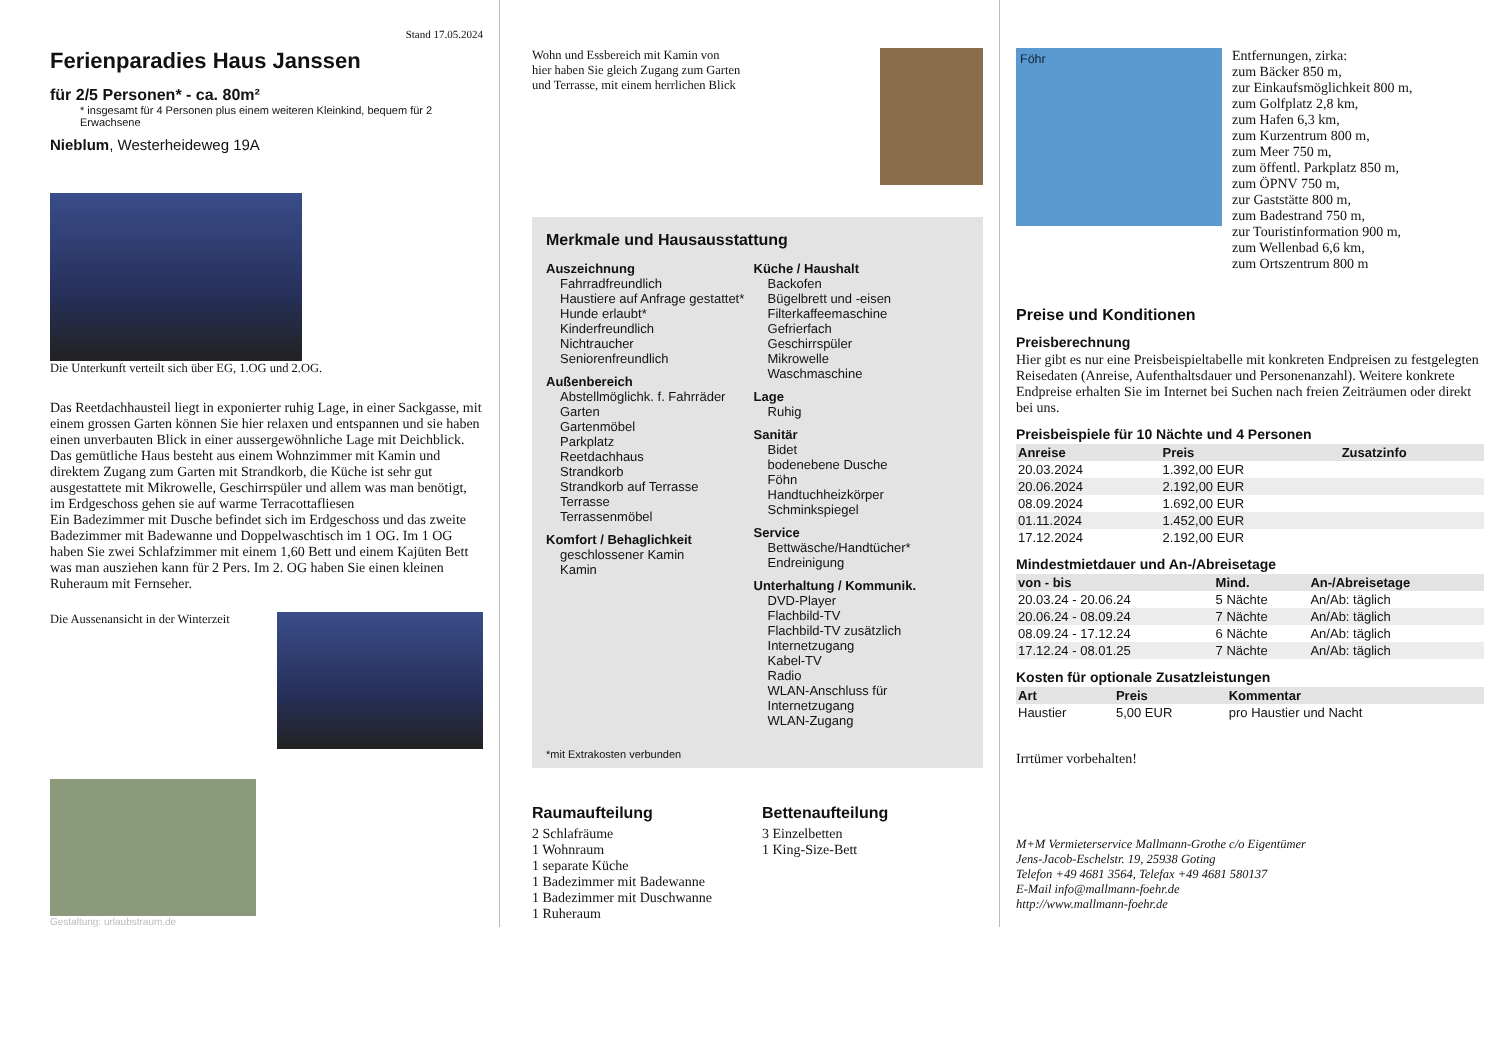Stand 17.05.2024
Ferienparadies Haus Janssen
für 2/5 Personen* - ca. 80m²
* insgesamt für 4 Personen plus einem weiteren Kleinkind, bequem für 2 Erwachsene
Nieblum, Westerheideweg 19A
Die Unterkunft verteilt sich über EG, 1.OG und 2.OG.
Das Reetdachhausteil liegt in exponierter ruhig Lage, in einer Sackgasse, mit einem grossen Garten können Sie hier relaxen und entspannen und sie haben einen unverbauten Blick in einer aussergewöhnliche Lage mit Deichblick. Das gemütliche Haus besteht aus einem Wohnzimmer mit Kamin und direktem Zugang zum Garten mit Strandkorb, die Küche ist sehr gut ausgestattete mit Mikrowelle, Geschirrspüler und allem was man benötigt, im Erdgeschoss gehen sie auf warme Terracottafliesen
Ein Badezimmer mit Dusche befindet sich im Erdgeschoss und das zweite Badezimmer mit Badewanne und Doppelwaschtisch im 1 OG. Im 1 OG haben Sie zwei Schlafzimmer mit einem 1,60 Bett und einem Kajüten Bett was man ausziehen kann für 2 Pers. Im 2. OG haben Sie einen kleinen Ruheraum mit Fernseher.
Die Aussenansicht in der Winterzeit
Gestaltung: urlaubstraum.de
Wohn und Essbereich mit Kamin von hier haben Sie gleich Zugang zum Garten und Terrasse, mit einem herrlichen Blick
Merkmale und Hausausstattung
Auszeichnung
Fahrradfreundlich
Haustiere auf Anfrage gestattet*
Hunde erlaubt*
Kinderfreundlich
Nichtraucher
Seniorenfreundlich
Außenbereich
Abstellmöglichk. f. Fahrräder
Garten
Gartenmöbel
Parkplatz
Reetdachhaus
Strandkorb
Strandkorb auf Terrasse
Terrasse
Terrassenmöbel
Komfort / Behaglichkeit
geschlossener Kamin
Kamin
Küche / Haushalt
Backofen
Bügelbrett und -eisen
Filterkaffeemaschine
Gefrierfach
Geschirrspüler
Mikrowelle
Waschmaschine
Lage
Ruhig
Sanitär
Bidet
bodenebene Dusche
Föhn
Handtuchheizkörper
Schminkspiegel
Service
Bettwäsche/Handtücher*
Endreinigung
Unterhaltung / Kommunik.
DVD-Player
Flachbild-TV
Flachbild-TV zusätzlich
Internetzugang
Kabel-TV
Radio
WLAN-Anschluss für Internetzugang
WLAN-Zugang
*mit Extrakosten verbunden
Raumaufteilung
2 Schlafräume
1 Wohnraum
1 separate Küche
1 Badezimmer mit Badewanne
1 Badezimmer mit Duschwanne
1 Ruheraum
Bettenaufteilung
3 Einzelbetten
1 King-Size-Bett
Föhr
Entfernungen, zirka:
zum Bäcker 850 m,
zur Einkaufsmöglichkeit 800 m,
zum Golfplatz 2,8 km,
zum Hafen 6,3 km,
zum Kurzentrum 800 m,
zum Meer 750 m,
zum öffentl. Parkplatz 850 m,
zum ÖPNV 750 m,
zur Gaststätte 800 m,
zum Badestrand 750 m,
zur Touristinformation 900 m,
zum Wellenbad 6,6 km,
zum Ortszentrum 800 m
Preise und Konditionen
Preisberechnung
Hier gibt es nur eine Preisbeispieltabelle mit konkreten Endpreisen zu festgelegten Reisedaten (Anreise, Aufenthaltsdauer und Personenanzahl). Weitere konkrete Endpreise erhalten Sie im Internet bei Suchen nach freien Zeiträumen oder direkt bei uns.
Preisbeispiele für 10 Nächte und 4 Personen
| Anreise | Preis | Zusatzinfo |
| --- | --- | --- |
| 20.03.2024 | 1.392,00 EUR | |
| 20.06.2024 | 2.192,00 EUR | |
| 08.09.2024 | 1.692,00 EUR | |
| 01.11.2024 | 1.452,00 EUR | |
| 17.12.2024 | 2.192,00 EUR | |
Mindestmietdauer und An-/Abreisetage
| von - bis | Mind. | An-/Abreisetage |
| --- | --- | --- |
| 20.03.24 - 20.06.24 | 5 Nächte | An/Ab: täglich |
| 20.06.24 - 08.09.24 | 7 Nächte | An/Ab: täglich |
| 08.09.24 - 17.12.24 | 6 Nächte | An/Ab: täglich |
| 17.12.24 - 08.01.25 | 7 Nächte | An/Ab: täglich |
Kosten für optionale Zusatzleistungen
| Art | Preis | Kommentar |
| --- | --- | --- |
| Haustier | 5,00 EUR | pro Haustier und Nacht |
Irrtümer vorbehalten!
M+M Vermieterservice Mallmann-Grothe c/o Eigentümer
Jens-Jacob-Eschelstr. 19, 25938 Goting
Telefon +49 4681 3564, Telefax +49 4681 580137
E-Mail info@mallmann-foehr.de
http://www.mallmann-foehr.de